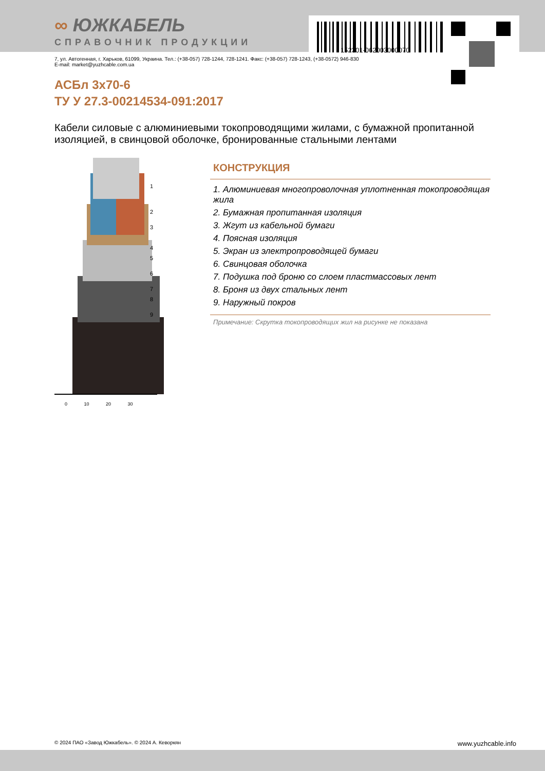152301-062003000070
∞ ЮЖКАБЕЛЬ
СПРАВОЧНИК ПРОДУКЦИИ
7, ул. Автогенная, г. Харьков, 61099, Украина. Тел.: (+38-057) 728-1244, 728-1241. Факс: (+38-057) 728-1243, (+38-0572) 946-830
E-mail: market@yuzhcable.com.ua
АСБл 3х70-6
ТУ У 27.3-00214534-091:2017
Кабели силовые с алюминиевыми токопроводящими жилами, с бумажной пропитанной изоляцией, в свинцовой оболочке, бронированные стальными лентами
0 10 20 30
1
2
3
4
5
6
7
8
9
КОНСТРУКЦИЯ
1. Алюминиевая многопроволочная уплотненная токопроводящая жила
2. Бумажная пропитанная изоляция
3. Жгут из кабельной бумаги
4. Поясная изоляция
5. Экран из электропроводящей бумаги
6. Свинцовая оболочка
7. Подушка под броню со слоем пластмассовых лент
8. Броня из двух стальных лент
9. Наружный покров
Примечание: Скрутка токопроводящих жил на рисунке не показана
© 2024 ПАО «Завод Южкабель». © 2024 А. Кеворкян www.yuzhcable.info